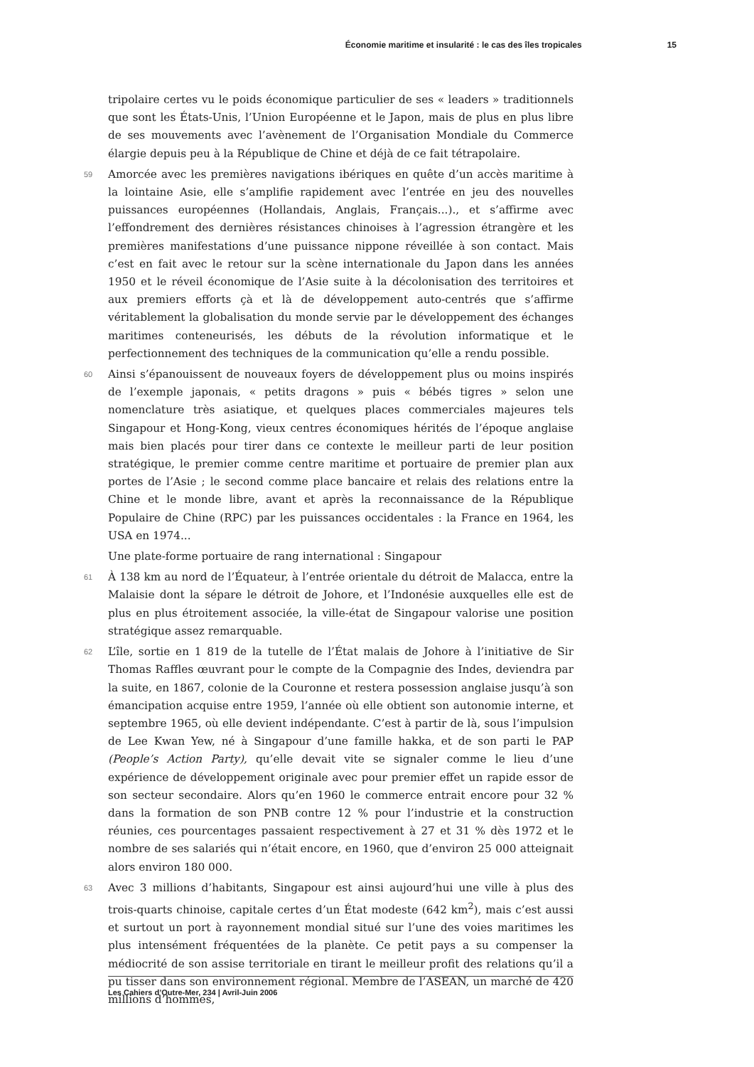Économie maritime et insularité : le cas des îles tropicales 15
tripolaire certes vu le poids économique particulier de ses « leaders » traditionnels que sont les États-Unis, l’Union Européenne et le Japon, mais de plus en plus libre de ses mouvements avec l’avènement de l’Organisation Mondiale du Commerce élargie depuis peu à la République de Chine et déjà de ce fait tétrapolaire.
59 Amorcée avec les premières navigations ibériques en quête d’un accès maritime à la lointaine Asie, elle s’amplifie rapidement avec l’entrée en jeu des nouvelles puissances européennes (Hollandais, Anglais, Français...)., et s’affirme avec l’effondrement des dernières résistances chinoises à l’agression étrangère et les premières manifestations d’une puissance nippone réveillée à son contact. Mais c’est en fait avec le retour sur la scène internationale du Japon dans les années 1950 et le réveil économique de l’Asie suite à la décolonisation des territoires et aux premiers efforts çà et là de développement auto-centrés que s’affirme véritablement la globalisation du monde servie par le développement des échanges maritimes conteneurisés, les débuts de la révolution informatique et le perfectionnement des techniques de la communication qu’elle a rendu possible.
60 Ainsi s’épanouissent de nouveaux foyers de développement plus ou moins inspirés de l’exemple japonais, « petits dragons » puis « bébés tigres » selon une nomenclature très asiatique, et quelques places commerciales majeures tels Singapour et Hong-Kong, vieux centres économiques hérités de l’époque anglaise mais bien placés pour tirer dans ce contexte le meilleur parti de leur position stratégique, le premier comme centre maritime et portuaire de premier plan aux portes de l’Asie ; le second comme place bancaire et relais des relations entre la Chine et le monde libre, avant et après la reconnaissance de la République Populaire de Chine (RPC) par les puissances occidentales : la France en 1964, les USA en 1974...
Une plate-forme portuaire de rang international : Singapour
61 À 138 km au nord de l’Équateur, à l’entrée orientale du détroit de Malacca, entre la Malaisie dont la sépare le détroit de Johore, et l’Indonésie auxquelles elle est de plus en plus étroitement associée, la ville-état de Singapour valorise une position stratégique assez remarquable.
62 L’île, sortie en 1 819 de la tutelle de l’État malais de Johore à l’initiative de Sir Thomas Raffles œuvrant pour le compte de la Compagnie des Indes, deviendra par la suite, en 1867, colonie de la Couronne et restera possession anglaise jusqu’à son émancipation acquise entre 1959, l’année où elle obtient son autonomie interne, et septembre 1965, où elle devient indépendante. C’est à partir de là, sous l’impulsion de Lee Kwan Yew, né à Singapour d’une famille hakka, et de son parti le PAP (People’s Action Party), qu’elle devait vite se signaler comme le lieu d’une expérience de développement originale avec pour premier effet un rapide essor de son secteur secondaire. Alors qu’en 1960 le commerce entrait encore pour 32 % dans la formation de son PNB contre 12 % pour l’industrie et la construction réunies, ces pourcentages passaient respectivement à 27 et 31 % dès 1972 et le nombre de ses salariés qui n’était encore, en 1960, que d’environ 25 000 atteignait alors environ 180 000.
63 Avec 3 millions d’habitants, Singapour est ainsi aujourd’hui une ville à plus des trois-quarts chinoise, capitale certes d’un État modeste (642 km<sup>2</sup>), mais c’est aussi et surtout un port à rayonnement mondial situé sur l’une des voies maritimes les plus intensément fréquentées de la planète. Ce petit pays a su compenser la médiocrité de son assise territoriale en tirant le meilleur profit des relations qu’il a pu tisser dans son environnement régional. Membre de l’ASEAN, un marché de 420 millions d’hommes,
Les Cahiers d’Outre-Mer, 234 | Avril-Juin 2006